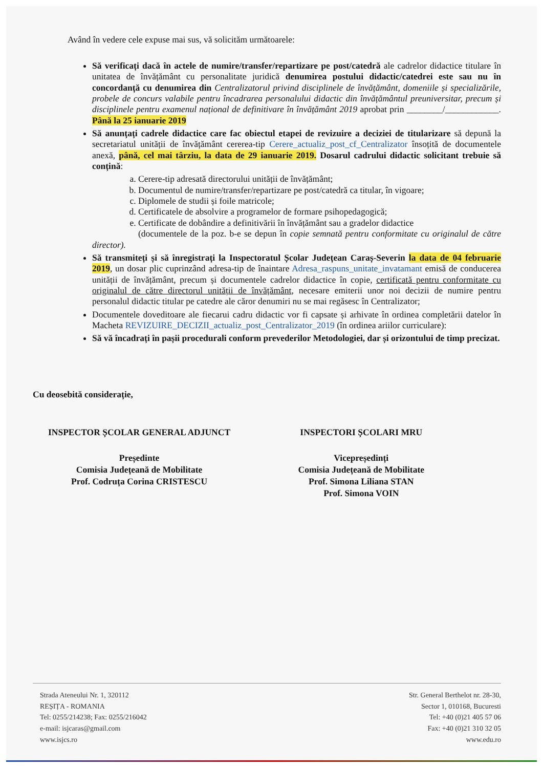Având în vedere cele expuse mai sus, vă solicităm următoarele:
Să verificați dacă în actele de numire/transfer/repartizare pe post/catedră ale cadrelor didactice titulare în unitatea de învățământ cu personalitate juridică denumirea postului didactic/catedrei este sau nu în concordanță cu denumirea din Centralizatorul privind disciplinele de învățământ, domeniile și specializările, probele de concurs valabile pentru încadrarea personalului didactic din învățământul preuniversitar, precum și disciplinele pentru examenul național de definitivare în învățământ 2019 aprobat prin ________/____________. Până la 25 ianuarie 2019
Să anunțați cadrele didactice care fac obiectul etapei de revizuire a deciziei de titularizare să depună la secretariatul unității de învățământ cererea-tip Cerere_actualiz_post_cf_Centralizator însoțită de documentele anexă, până, cel mai târziu, la data de 29 ianuarie 2019. Dosarul cadrului didactic solicitant trebuie să conțină:
a. Cerere-tip adresată directorului unității de învățământ;
b. Documentul de numire/transfer/repartizare pe post/catedră ca titular, în vigoare;
c. Diplomele de studii și foile matricole;
d. Certificatele de absolvire a programelor de formare psihopedagogică;
e. Certificate de dobândire a definitivării în învățământ sau a gradelor didactice
(documentele de la poz. b-e se depun în copie semnată pentru conformitate cu originalul de către director).
Să transmiteți și să înregistrați la Inspectoratul Școlar Județean Caraș-Severin la data de 04 februarie 2019, un dosar plic cuprinzând adresa-tip de înaintare Adresa_raspuns_unitate_invatamant emisă de conducerea unității de învățământ, precum și documentele cadrelor didactice în copie, certificată pentru conformitate cu originalul de către directorul unității de învățământ, necesare emiterii unor noi decizii de numire pentru personalul didactic titular pe catedre ale căror denumiri nu se mai regăsesc în Centralizator;
Documentele doveditoare ale fiecarui cadru didactic vor fi capsate și arhivate în ordinea completării datelor în Macheta REVIZUIRE_DECIZII_actualiz_post_Centralizator_2019 (în ordinea ariilor curriculare):
Să vă încadrați în pașii procedurali conform prevederilor Metodologiei, dar și orizontului de timp precizat.
Cu deosebită considerație,
INSPECTOR ȘCOLAR GENERAL ADJUNCT
Președinte
Comisia Județeană de Mobilitate
Prof. Codruța Corina CRISTESCU
INSPECTORI ȘCOLARI MRU
Vicepreședinți
Comisia Județeană de Mobilitate
Prof. Simona Liliana STAN
Prof. Simona VOIN
Strada Ateneului Nr. 1, 320112
REȘIȚA - ROMANIA
Tel: 0255/214238; Fax: 0255/216042
e-mail: isjcaras@gmail.com
www.isjcs.ro
Str. General Berthelot nr. 28-30,
Sector 1, 010168, Bucuresti
Tel: +40 (0)21 405 57 06
Fax: +40 (0)21 310 32 05
www.edu.ro